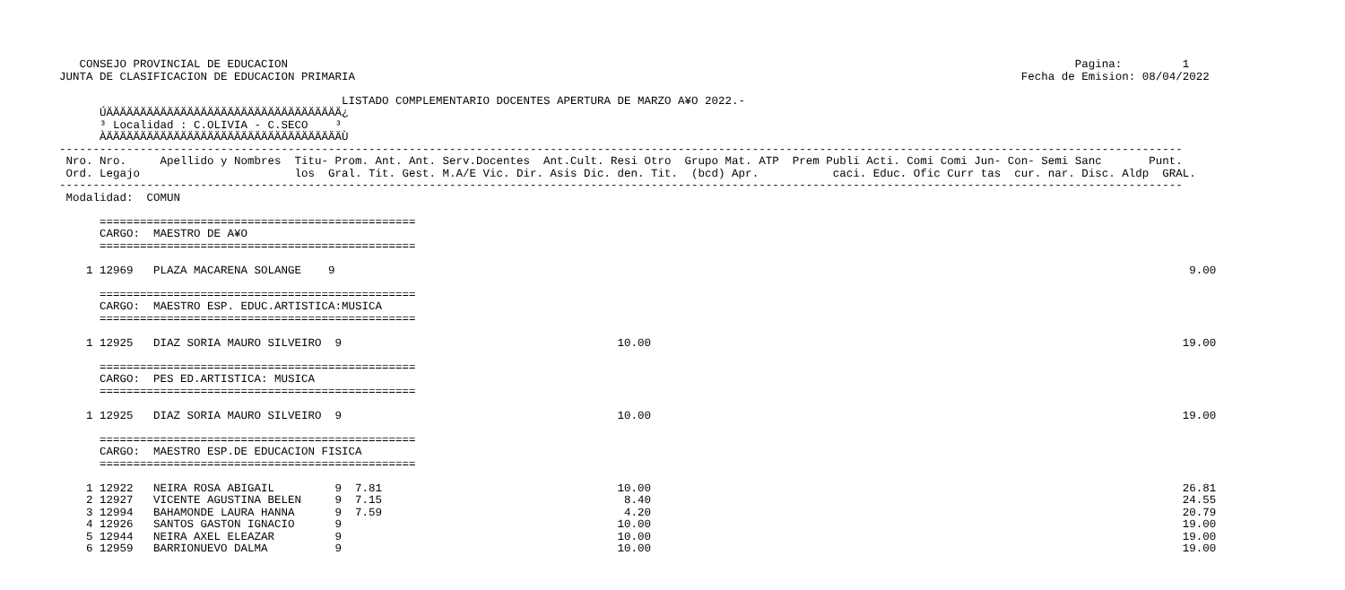CONSEJO PROVINCIAL DE EDUCACION                                                                                                                     Pagina:         1
JUNTA DE CLASIFICACION DE EDUCACION PRIMARIA                                                                                                   Fecha de Emision: 08/04/2022

                                          LISTADO COMPLEMENTARIO DOCENTES APERTURA DE MARZO A¥O 2022.-
      ÚÄÄÄÄÄÄÄÄÄÄÄÄÄÄÄÄÄÄÄÄÄÄÄÄÄÄÄÄÄÄÄÄÄÄÄ¿
      ³ Localidad : C.OLIVIA - C.SECO    ³
      ÀÄÄÄÄÄÄÄÄÄÄÄÄÄÄÄÄÄÄÄÄÄÄÄÄÄÄÄÄÄÄÄÄÄÄÄÙ
-----------------------------------------------------------------------------------------------------------------------------------------------------------------------
 Nro. Nro.     Apellido y Nombres  Titu- Prom. Ant. Ant. Serv.Docentes  Ant.Cult. Resi Otro  Grupo Mat. ATP  Prem Publi Acti. Comi Comi Jun- Con- Semi Sanc       Punt.
 Ord. Legajo                       los  Gral. Tit. Gest. M.A/E Vic. Dir. Asis Dic. den. Tit.  (bcd) Apr.           caci. Educ. Ofic Curr tas  cur. nar. Disc. Aldp  GRAL.
-----------------------------------------------------------------------------------------------------------------------------------------------------------------------
 Modalidad:  COMUN

      ===============================================
      CARGO:  MAESTRO DE A¥O
      ===============================================

    1 12969   PLAZA MACARENA SOLANGE    9                                                                                                                               9.00

      ===============================================
      CARGO:  MAESTRO ESP. EDUC.ARTISTICA:MUSICA
      ===============================================

    1 12925   DIAZ SORIA MAURO SILVEIRO  9                                         10.00                                                                               19.00

      ===============================================
      CARGO:  PES ED.ARTISTICA: MUSICA
      ===============================================

    1 12925   DIAZ SORIA MAURO SILVEIRO  9                                         10.00                                                                               19.00

      ===============================================
      CARGO:  MAESTRO ESP.DE EDUCACION FISICA
      ===============================================

    1 12922   NEIRA ROSA ABIGAIL         9  7.81                                   10.00                                                                               26.81
    2 12927   VICENTE AGUSTINA BELEN     9  7.15                                    8.40                                                                               24.55
    3 12994   BAHAMONDE LAURA HANNA      9  7.59                                    4.20                                                                               20.79
    4 12926   SANTOS GASTON IGNACIO      9                                         10.00                                                                               19.00
    5 12944   NEIRA AXEL ELEAZAR         9                                         10.00                                                                               19.00
    6 12959   BARRIONUEVO DALMA          9                                         10.00                                                                               19.00